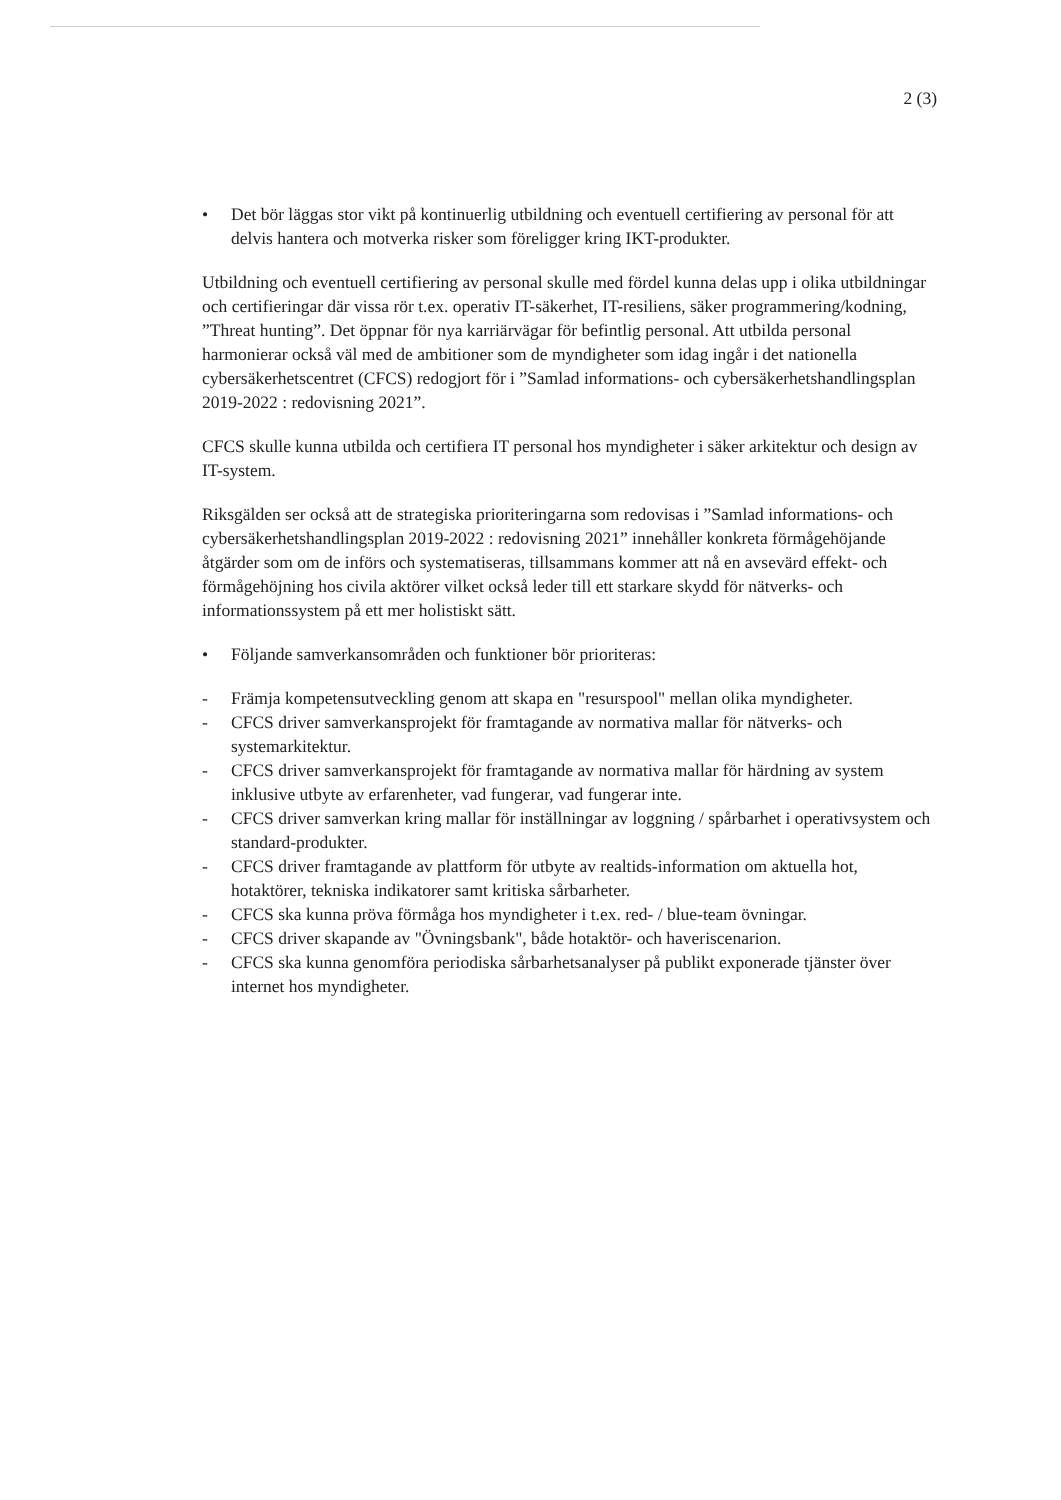2 (3)
• Det bör läggas stor vikt på kontinuerlig utbildning och eventuell certifiering av personal för att delvis hantera och motverka risker som föreligger kring IKT-produkter.
Utbildning och eventuell certifiering av personal skulle med fördel kunna delas upp i olika utbildningar och certifieringar där vissa rör t.ex. operativ IT-säkerhet, IT-resiliens, säker programmering/kodning, ”Threat hunting”. Det öppnar för nya karriärvägar för befintlig personal. Att utbilda personal harmonierar också väl med de ambitioner som de myndigheter som idag ingår i det nationella cybersäkerhetscentret (CFCS) redogjort för i ”Samlad informations- och cybersäkerhetshandlingsplan 2019-2022 : redovisning 2021”.
CFCS skulle kunna utbilda och certifiera IT personal hos myndigheter i säker arkitektur och design av IT-system.
Riksgälden ser också att de strategiska prioriteringarna som redovisas i ”Samlad informations- och cybersäkerhetshandlingsplan 2019-2022 : redovisning 2021” innehåller konkreta förmågehöjande åtgärder som om de införs och systematiseras, tillsammans kommer att nå en avsevärd effekt- och förmågehöjning hos civila aktörer vilket också leder till ett starkare skydd för nätverks- och informationssystem på ett mer holistiskt sätt.
• Följande samverkansområden och funktioner bör prioriteras:
- Främja kompetensutveckling genom att skapa en "resurspool" mellan olika myndigheter.
- CFCS driver samverkansprojekt för framtagande av normativa mallar för nätverks- och systemarkitektur.
- CFCS driver samverkansprojekt för framtagande av normativa mallar för härdning av system inklusive utbyte av erfarenheter, vad fungerar, vad fungerar inte.
- CFCS driver samverkan kring mallar för inställningar av loggning / spårbarhet i operativsystem och standard-produkter.
- CFCS driver framtagande av plattform för utbyte av realtids-information om aktuella hot, hotaktörer, tekniska indikatorer samt kritiska sårbarheter.
- CFCS ska kunna pröva förmåga hos myndigheter i t.ex. red- / blue-team övningar.
- CFCS driver skapande av "Övningsbank", både hotaktör- och haveriscenarion.
- CFCS ska kunna genomföra periodiska sårbarhetsanalyser på publikt exponerade tjänster över internet hos myndigheter.